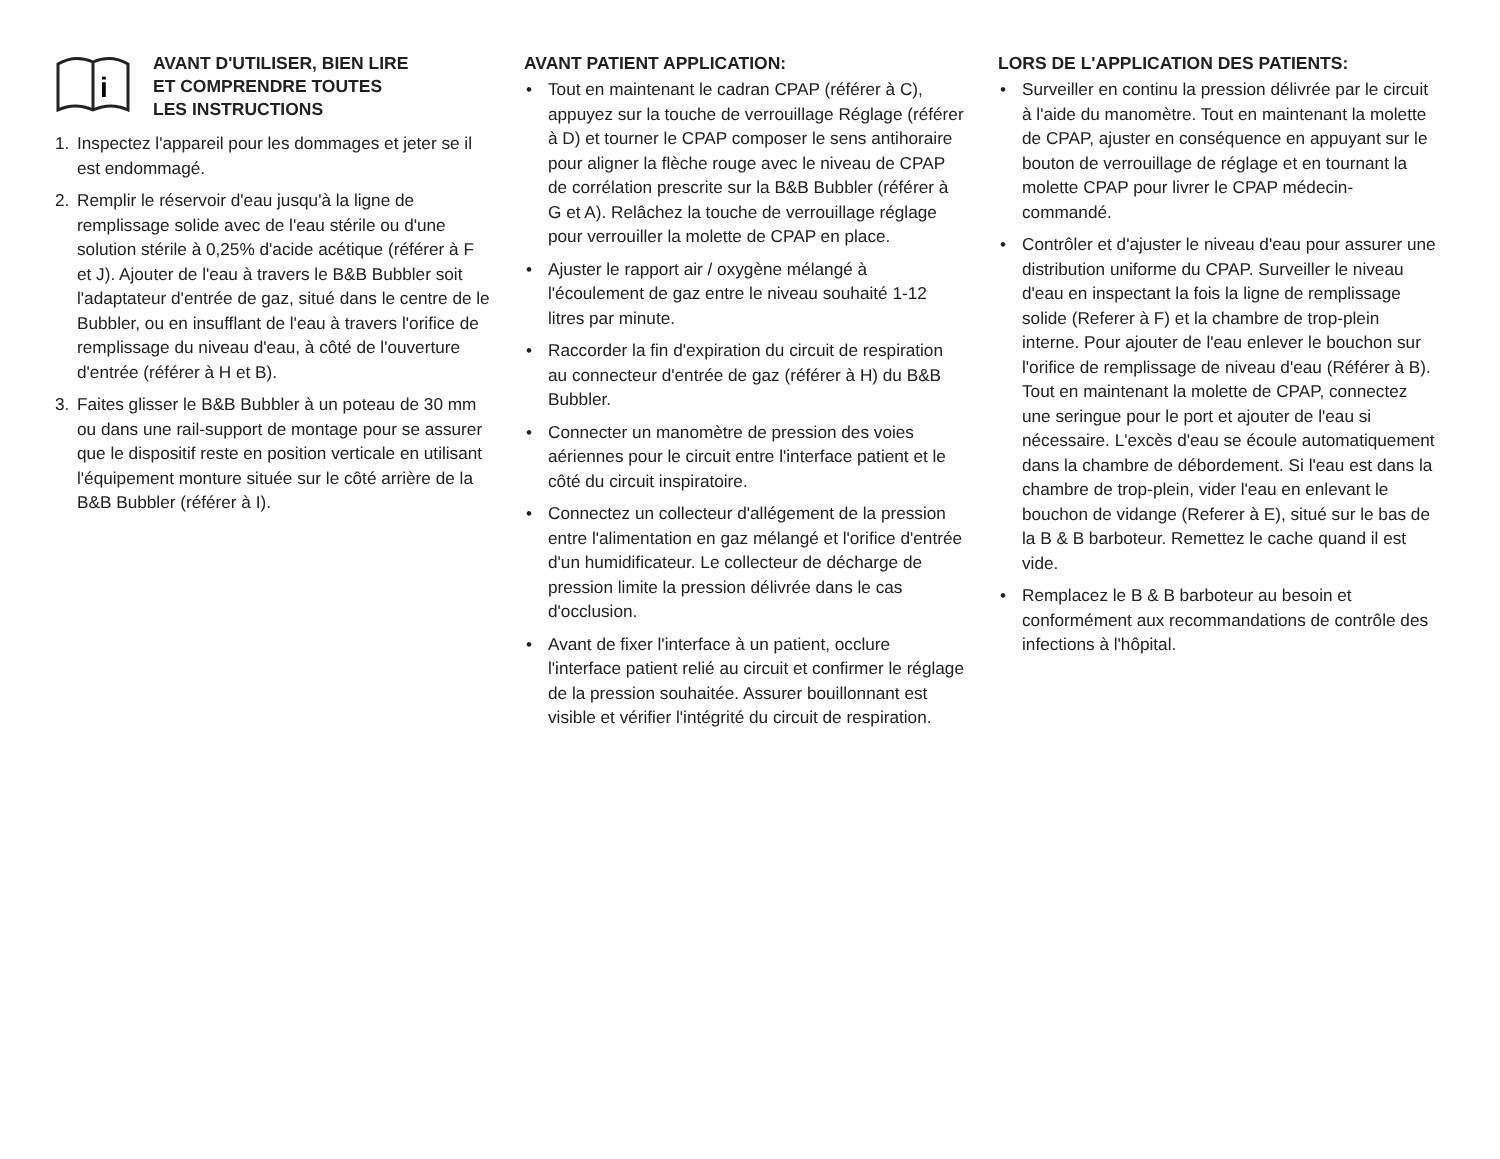i
AVANT D'UTILISER, BIEN LIRE
ET COMPRENDRE TOUTES
LES INSTRUCTIONS
1. Inspectez l'appareil pour les dommages et jeter se il est endommagé.
2. Remplir le réservoir d'eau jusqu'à la ligne de remplissage solide avec de l'eau stérile ou d'une solution stérile à 0,25% d'acide acétique (référer à F et J). Ajouter de l'eau à travers le B&B Bubbler soit l'adaptateur d'entrée de gaz, situé dans le centre de le Bubbler, ou en insufflant de l'eau à travers l'orifice de remplissage du niveau d'eau, à côté de l'ouverture d'entrée (référer à H et B).
3. Faites glisser le B&B Bubbler à un poteau de 30 mm ou dans une rail-support de montage pour se assurer que le dispositif reste en position verticale en utilisant l'équipement monture située sur le côté arrière de la B&B Bubbler (référer à I).
AVANT PATIENT APPLICATION:
• Tout en maintenant le cadran CPAP (référer à C), appuyez sur la touche de verrouillage Réglage (référer à D) et tourner le CPAP composer le sens antihoraire pour aligner la flèche rouge avec le niveau de CPAP de corrélation prescrite sur la B&B Bubbler (référer à G et A). Relâchez la touche de verrouillage réglage pour verrouiller la molette de CPAP en place.
• Ajuster le rapport air / oxygène mélangé à l'écoulement de gaz entre le niveau souhaité 1-12 litres par minute.
• Raccorder la fin d'expiration du circuit de respiration au connecteur d'entrée de gaz (référer à H) du B&B Bubbler.
• Connecter un manomètre de pression des voies aériennes pour le circuit entre l'interface patient et le côté du circuit inspiratoire.
• Connectez un collecteur d'allégement de la pression entre l'alimentation en gaz mélangé et l'orifice d'entrée d'un humidificateur. Le collecteur de décharge de pression limite la pression délivrée dans le cas d'occlusion.
• Avant de fixer l'interface à un patient, occlure l'interface patient relié au circuit et confirmer le réglage de la pression souhaitée. Assurer bouillonnant est visible et vérifier l'intégrité du circuit de respiration.
LORS DE L'APPLICATION DES PATIENTS:
• Surveiller en continu la pression délivrée par le circuit à l'aide du manomètre. Tout en maintenant la molette de CPAP, ajuster en conséquence en appuyant sur le bouton de verrouillage de réglage et en tournant la molette CPAP pour livrer le CPAP médecin-commandé.
• Contrôler et d'ajuster le niveau d'eau pour assurer une distribution uniforme du CPAP. Surveiller le niveau d'eau en inspectant la fois la ligne de remplissage solide (Referer à F) et la chambre de trop-plein interne. Pour ajouter de l'eau enlever le bouchon sur l'orifice de remplissage de niveau d'eau (Référer à B). Tout en maintenant la molette de CPAP, connectez une seringue pour le port et ajouter de l'eau si nécessaire. L'excès d'eau se écoule automatiquement dans la chambre de débordement. Si l'eau est dans la chambre de trop-plein, vider l'eau en enlevant le bouchon de vidange (Referer à E), situé sur le bas de la B & B barboteur. Remettez le cache quand il est vide.
• Remplacez le B & B barboteur au besoin et conformément aux recommandations de contrôle des infections à l'hôpital.